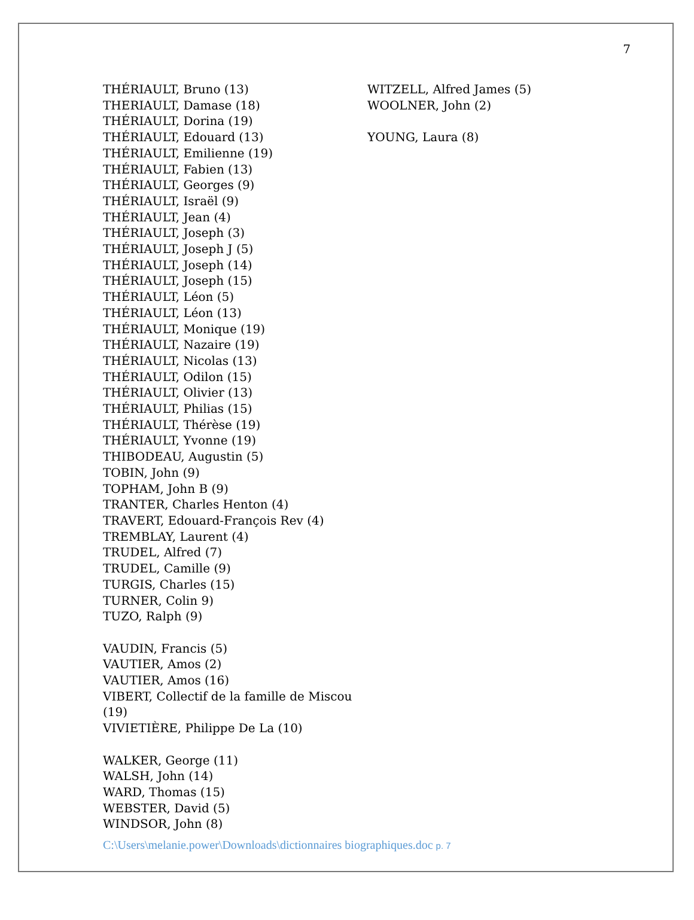7
THÉRIAULT, Bruno (13)
THERIAULT, Damase (18)
THÉRIAULT, Dorina (19)
THÉRIAULT, Edouard (13)
THÉRIAULT, Emilienne (19)
THÉRIAULT, Fabien (13)
THÉRIAULT, Georges (9)
THÉRIAULT, Israël (9)
THÉRIAULT, Jean (4)
THÉRIAULT, Joseph (3)
THÉRIAULT, Joseph J (5)
THÉRIAULT, Joseph (14)
THÉRIAULT, Joseph (15)
THÉRIAULT, Léon (5)
THÉRIAULT, Léon (13)
THÉRIAULT, Monique (19)
THÉRIAULT, Nazaire (19)
THÉRIAULT, Nicolas (13)
THÉRIAULT, Odilon (15)
THÉRIAULT, Olivier (13)
THÉRIAULT, Philias (15)
THÉRIAULT, Thérèse (19)
THÉRIAULT, Yvonne (19)
THIBODEAU, Augustin (5)
TOBIN, John (9)
TOPHAM, John B (9)
TRANTER, Charles Henton (4)
TRAVERT, Edouard-François Rev (4)
TREMBLAY, Laurent (4)
TRUDEL, Alfred (7)
TRUDEL, Camille (9)
TURGIS, Charles (15)
TURNER, Colin 9)
TUZO, Ralph (9)
VAUDIN, Francis (5)
VAUTIER, Amos (2)
VAUTIER, Amos (16)
VIBERT, Collectif de la famille de Miscou (19)
VIVIETIÈRE, Philippe De La (10)
WALKER, George (11)
WALSH, John (14)
WARD, Thomas (15)
WEBSTER, David (5)
WINDSOR, John (8)
WITZELL, Alfred James (5)
WOOLNER, John (2)
YOUNG, Laura (8)
C:\Users\melanie.power\Downloads\dictionnaires biographiques.doc p. 7